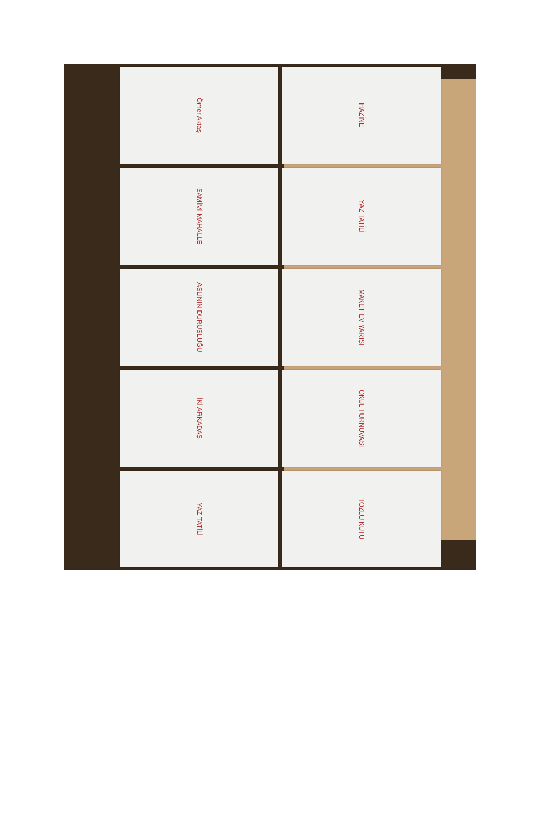Ömer Aktaş
HAZİNE
SAMİMİ MAHALLE
YAZ TATİLİ
ASLININ DURUSLUĞU
MAKET EV YARIŞI
İKİ ARKADAŞ
OKUL TURNUVASI
YAZ TATİLİ
TOZLU KUTU